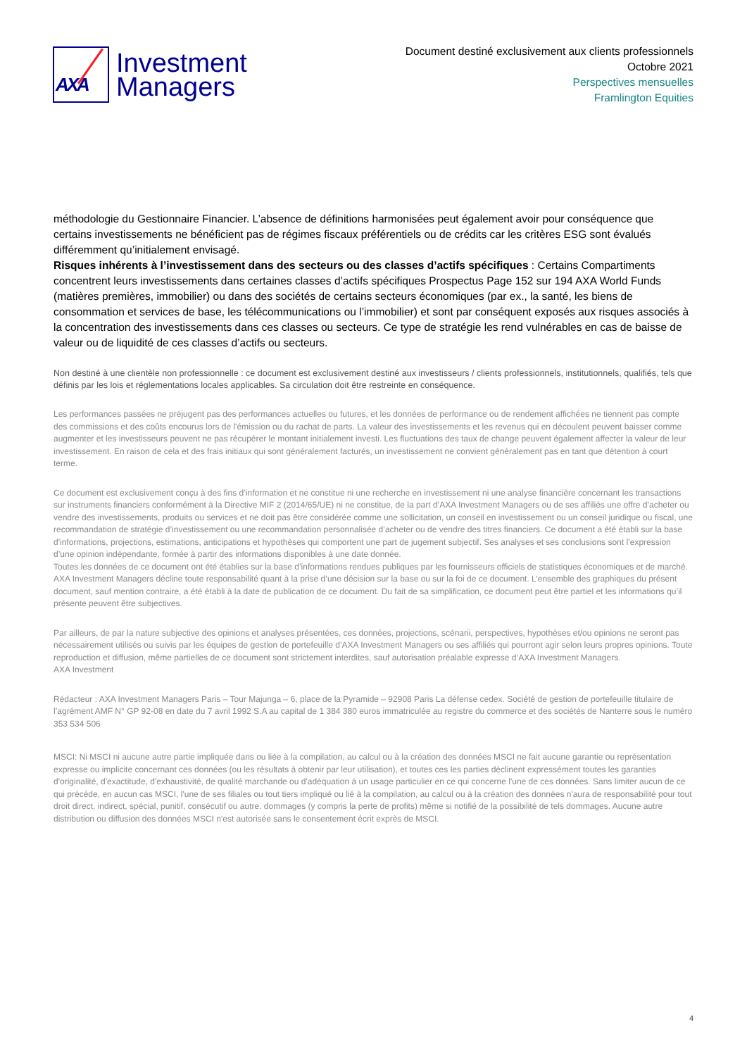AXA
Investment
Managers
Document destiné exclusivement aux clients professionnels
Octobre 2021
Perspectives mensuelles
Framlington Equities
méthodologie du Gestionnaire Financier. L’absence de définitions harmonisées peut également avoir pour conséquence que certains investissements ne bénéficient pas de régimes fiscaux préférentiels ou de crédits car les critères ESG sont évalués différemment qu’initialement envisagé.
Risques inhérents à l’investissement dans des secteurs ou des classes d’actifs spécifiques : Certains Compartiments concentrent leurs investissements dans certaines classes d’actifs spécifiques Prospectus Page 152 sur 194 AXA World Funds (matières premières, immobilier) ou dans des sociétés de certains secteurs économiques (par ex., la santé, les biens de consommation et services de base, les télécommunications ou l’immobilier) et sont par conséquent exposés aux risques associés à la concentration des investissements dans ces classes ou secteurs. Ce type de stratégie les rend vulnérables en cas de baisse de valeur ou de liquidité de ces classes d’actifs ou secteurs.
Non destiné à une clientèle non professionnelle : ce document est exclusivement destiné aux investisseurs / clients professionnels, institutionnels, qualifiés, tels que définis par les lois et réglementations locales applicables. Sa circulation doit être restreinte en conséquence.
Les performances passées ne préjugent pas des performances actuelles ou futures, et les données de performance ou de rendement affichées ne tiennent pas compte des commissions et des coûts encourus lors de l'émission ou du rachat de parts. La valeur des investissements et les revenus qui en découlent peuvent baisser comme augmenter et les investisseurs peuvent ne pas récupérer le montant initialement investi. Les fluctuations des taux de change peuvent également affecter la valeur de leur investissement. En raison de cela et des frais initiaux qui sont généralement facturés, un investissement ne convient généralement pas en tant que détention à court terme.
Ce document est exclusivement conçu à des fins d’information et ne constitue ni une recherche en investissement ni une analyse financière concernant les transactions sur instruments financiers conformément à la Directive MIF 2 (2014/65/UE) ni ne constitue, de la part d’AXA Investment Managers ou de ses affiliés une offre d’acheter ou vendre des investissements, produits ou services et ne doit pas être considérée comme une sollicitation, un conseil en investissement ou un conseil juridique ou fiscal, une recommandation de stratégie d’investissement ou une recommandation personnalisée d’acheter ou de vendre des titres financiers. Ce document a été établi sur la base d'informations, projections, estimations, anticipations et hypothèses qui comportent une part de jugement subjectif. Ses analyses et ses conclusions sont l’expression d’une opinion indépendante, formée à partir des informations disponibles à une date donnée.
Toutes les données de ce document ont été établies sur la base d’informations rendues publiques par les fournisseurs officiels de statistiques économiques et de marché. AXA Investment Managers décline toute responsabilité quant à la prise d’une décision sur la base ou sur la foi de ce document. L’ensemble des graphiques du présent document, sauf mention contraire, a été établi à la date de publication de ce document. Du fait de sa simplification, ce document peut être partiel et les informations qu’il présente peuvent être subjectives.
Par ailleurs, de par la nature subjective des opinions et analyses présentées, ces données, projections, scénarii, perspectives, hypothèses et/ou opinions ne seront pas nécessairement utilisés ou suivis par les équipes de gestion de portefeuille d’AXA Investment Managers ou ses affiliés qui pourront agir selon leurs propres opinions. Toute reproduction et diffusion, même partielles de ce document sont strictement interdites, sauf autorisation préalable expresse d’AXA Investment Managers.
AXA Investment
Rédacteur : AXA Investment Managers Paris – Tour Majunga – 6, place de la Pyramide – 92908 Paris La défense cedex. Société de gestion de portefeuille titulaire de l’agrément AMF N° GP 92-08 en date du 7 avril 1992 S.A au capital de 1 384 380 euros immatriculée au registre du commerce et des sociétés de Nanterre sous le numéro 353 534 506
MSCI: Ni MSCI ni aucune autre partie impliquée dans ou liée à la compilation, au calcul ou à la création des données MSCI ne fait aucune garantie ou représentation expresse ou implicite concernant ces données (ou les résultats à obtenir par leur utilisation), et toutes ces les parties déclinent expressément toutes les garanties d'originalité, d'exactitude, d'exhaustivité, de qualité marchande ou d'adéquation à un usage particulier en ce qui concerne l'une de ces données. Sans limiter aucun de ce qui précède, en aucun cas MSCI, l'une de ses filiales ou tout tiers impliqué ou lié à la compilation, au calcul ou à la création des données n'aura de responsabilité pour tout droit direct, indirect, spécial, punitif, consécutif ou autre. dommages (y compris la perte de profits) même si notifié de la possibilité de tels dommages. Aucune autre distribution ou diffusion des données MSCI n'est autorisée sans le consentement écrit exprès de MSCI.
4